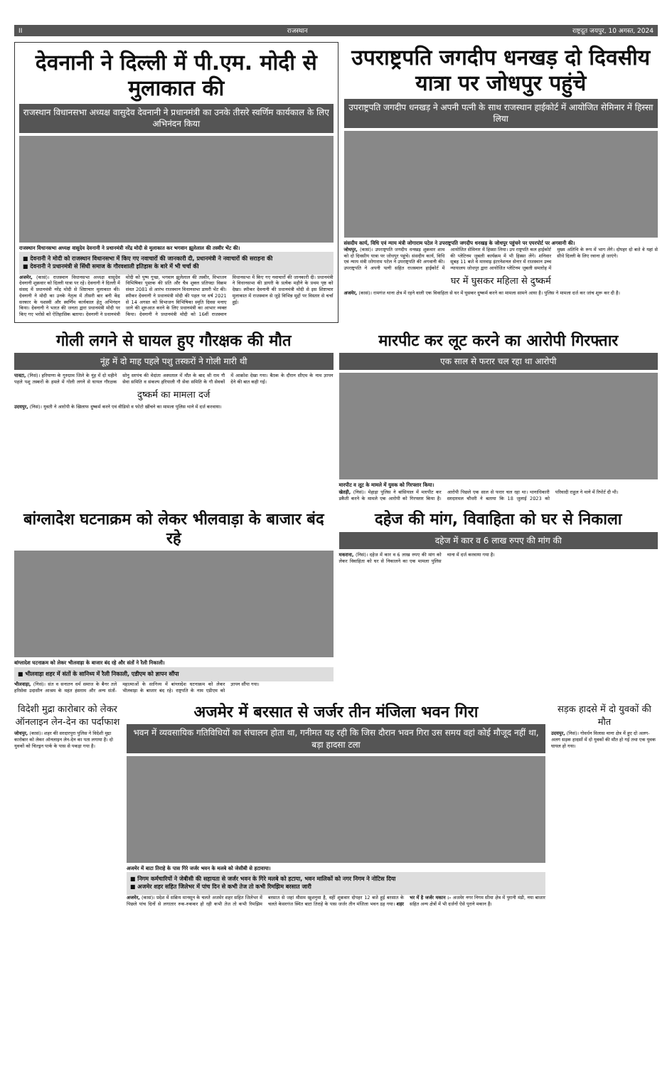II राजस्थान राष्ट्रदूत जयपुर, 10 अगस्त, 2024
देवनानी ने दिल्ली में पी.एम. मोदी से मुलाकात की
राजस्थान विधानसभा अध्यक्ष वासुदेव देवनानी ने प्रधानमंत्री का उनके तीसरे स्वर्णिम कार्यकाल के लिए अभिनंदन किया
राजस्थान विधानसभा अध्यक्ष वासुदेव देवनानी ने प्रधानमंत्री नरेंद्र मोदी से मुलाकात कर भगवान झूलेलाल की तस्वीर भेंट की।
■ देवनानी ने मोदी को राजस्थान विधानसभा में किए गए नवाचारों की जानकारी दी, प्रधानमंत्री ने नवाचारों की सराहना की
■ देवनानी ने प्रधानमंत्री से सिंधी समाज के गौरवशाली इतिहास के बारे में भी चर्चा की
अजमेर, (कासं)। राजस्थान विधानसभा अध्यक्ष वासुदेव देवनानी शुक्रवार को दिल्ली यात्रा पर रहे। देवनानी ने दिल्ली में संसद में प्रधानमंत्री नरेंद्र मोदी से शिष्टाचार मुलाकात की। देवनानी ने मोदी का उनके नेतृत्व में तीसरी बार बनी केंद्र सरकार के यशस्वी और स्वर्णिम कार्यकाल हेतु अभिनंदन किया। देवनानी ने भारत की जनता द्वारा प्रधानमंत्री मोदी पर किए गए भरोसे को ऐतिहासिक बताया। देवनानी ने प्रधानमंत्री मोदी को पुष्प गुच्छ, भगवान झूलेलाल की तस्वीर, विभाजन विभिषिका पुस्तक की प्रति और चैत्र शुक्ल प्रतिपदा विक्रम संवत 2081 से आरंभ राजस्थान विधानसभा डायरी भेंट की। स्पीकर देवनानी ने प्रधानमंत्री मोदी की पहल पर वर्ष 2021 से 14 अगस्त को विभाजन विभिषिका स्मृति दिवस मनाए जाने की शुरुआत करने के लिए प्रधानमंत्री का आभार व्यक्त किया। देवनानी ने प्रधानमंत्री मोदी को 16वीं राजस्थान विधानसभा में किए गए नवाचारों की जानकारी दी। प्रधानमंत्री ने विधानसभा की डायरी के प्रत्येक महीने के प्रथम पृष्ठ को देखा। स्पीकर देवनानी की प्रधानमंत्री मोदी से इस शिष्टाचार मुलाकात में राजस्थान से जुड़े विभिन्न मुद्दों पर विस्तार से चर्चा हुई।
उपराष्ट्रपति जगदीप धनखड़ दो दिवसीय यात्रा पर जोधपुर पहुंचे
उपराष्ट्रपति जगदीप धनखड़ ने अपनी पत्नी के साथ राजस्थान हाईकोर्ट में आयोजित सेमिनार में हिस्सा लिया
संसदीय कार्य, विधि एवं न्याय मंत्री जोगाराम पटेल ने उपराष्ट्रपति जगदीप धनखड़ के जोधपुर पहुंचने पर एयरपोर्ट पर अगवानी की।
जोधपुर, (कासं)। उपराष्ट्रपति जगदीप धनखड़ शुक्रवार शाम को दो दिवसीय यात्रा पर जोधपुर पहुंचे। संसदीय कार्य, विधि एवं न्याय मंत्री जोगाराम पटेल ने उपराष्ट्रपति की अगवानी की। उपराष्ट्रपति ने अपनी पत्नी सहित राजस्थान हाईकोर्ट में आयोजित सेमिनार में हिस्सा लिया। उप राष्ट्रपति कल हाईकोर्ट की प्लेटिनम जुबली कार्यक्रम में भी हिस्सा लेंगे। शनिवार सुबह 11 बजे वे मारवाड़ इंटरनेशनल सेन्टर में राजस्थान उच्च न्यायालय जोधपुर द्वारा आयोजित प्लेटिनम जुबली समारोह में मुख्य अतिथि के रूप में भाग लेंगे। दोपहर दो बजे वे यहां से सीधे दिल्ली के लिए रवाना हो जाएंगे।
घर में घुसकर महिला से दुष्कर्म
अजमेर, (कासं)। रामगंज थाना क्षेत्र में रहने वाली एक विवाहिता से घर में घुसकर दुष्कर्म करने का मामला सामने आया है। पुलिस ने मामला दर्ज कर जांच शुरू कर दी है।
गोली लगने से घायल हुए गौरक्षक की मौत
नूंह में दो माह पहले पशु तस्करों ने गोली मारी थी
पावटा, (निसं)। हरियाणा के गुरुग्राम जिले के नूंह में दो महीने पहले पशु तस्करों के हमले में गोली लगने से घायल गौरक्षक सोनू सरपंच की वेदांता अस्पताल में मौत के बाद श्री राम गौ सेवा समिति व संकल्प हरियाली गौ सेवा समिति के गौ सेवकों में आक्रोश देखा गया। बैठक के दौरान सीएम के नाम ज्ञापन देने की बात कही गई।
दुष्कर्म का मामला दर्ज
उदयपुर, (निसं)। युवती ने आरोपी के खिलाफ दुष्कर्म करने एवं वीडियो व फोटो खींचने का मामला पुलिस थाने में दर्ज करवाया।
मारपीट कर लूट करने का आरोपी गिरफ्तार
एक साल से फरार चल रहा था आरोपी
मारपीट व लूट के मामले में युवक को गिरफ्तार किया।
खेतड़ी, (निसं)। मेहाड़ा पुलिस ने बांसियाल में मारपीट कर डकैती करने के मामले एक आरोपी को गिरफ्तार किया है। आरोपी पिछले एक साल से फरार चल रहा था। थानाधिकारी सरदारमल चौधरी ने बताया कि 18 जुलाई 2023 को परिवादी राहुल ने थाने में रिपोर्ट दी थी।
बांग्लादेश घटनाक्रम को लेकर भीलवाड़ा के बाजार बंद रहे
बांग्लादेश घटनाक्रम को लेकर भीलवाड़ा के बाजार बंद रहे और संतों ने रैली निकाली।
■ भीलवाड़ा शहर में संतों के सानिध्य में रैली निकाली, एडीएम को ज्ञापन सौंपा
भीलवाड़ा, (निसं)। संत व सनातन धर्म समाज के बैनर तले हरिसेवा उदासीन आश्रम के महंत हंसराम और अन्य संतों-महात्माओं के सानिध्य में बांग्लादेश घटनाक्रम को लेकर भीलवाड़ा के बाजार बंद रहे। राष्ट्रपति के नाम एडीएम को ज्ञापन सौंपा गया।
दहेज की मांग, विवाहिता को घर से निकाला
दहेज में कार व 6 लाख रुपए की मांग की
मकराना, (निसं)। दहेज में कार व 6 लाख रुपए की मांग को लेकर विवाहिता को घर से निकालने का एक मामला पुलिस थाना में दर्ज करवाया गया है।
विदेशी मुद्रा कारोबार को लेकर ऑनलाइन लेन-देन का पर्दाफाश
जोधपुर, (कासं)। शहर की सरदारपुरा पुलिस ने विदेशी मुद्रा कारोबार को लेकर ऑनलाइन लेन-देन का पता लगाया है। दो युवकों को चिल्ड्रन पार्क के पास से पकड़ा गया है।
अजमेर में बरसात से जर्जर तीन मंजिला भवन गिरा
भवन में व्यवसायिक गतिविधियों का संचालन होता था, गनीमत यह रही कि जिस दौरान भवन गिरा उस समय वहां कोई मौजूद नहीं था, बड़ा हादसा टला
अजमेर में बाटा तिराहे के पास गिरे जर्जर भवन के मलबे को जेसीबी से हटावाया।
■ निगम कर्मचारियों ने जेबीसी की सहायता से जर्जर भवन के गिरे मलबे को हटाया, भवन मालिकों को नगर निगम ने नोटिस दिया
■ अजमेर शहर सहित जिलेभर में पांच दिन से कभी तेज तो कभी रिमझिम बरसात जारी
अजमेर, (कासं)। प्रदेश में सक्रिय मानसून के चलते अजमेर शहर सहित जिलेभर में पिछले पांच दिनों से लगातार रुक-रुककर हो रही कभी तेज तो कभी रिमझिम बरसात से जहां मौसम खुशनुमा है, वहीं शुक्रवार दोपहर 12 बजे हुई बरसात के चलते केसरगंज स्थित बाटा तिराहे के पास जर्जर तीन मंजिला भवन ढह गया। शहर भर में है जर्जर मकान :- अजमेर नगर निगम सीमा क्षेत्र में पुरानी मंडी, नया बाजार सहित अन्य क्षेत्रों में भी दर्जनों ऐसे पुराने मकान हैं।
सड़क हादसे में दो युवकों की मौत
उदयपुर, (निसं)। गोवर्धन विलास थाना क्षेत्र में हुए दो अलग-अलग सड़क हादसों में दो युवकों की मौत हो गई तथा एक युवक घायल हो गया।